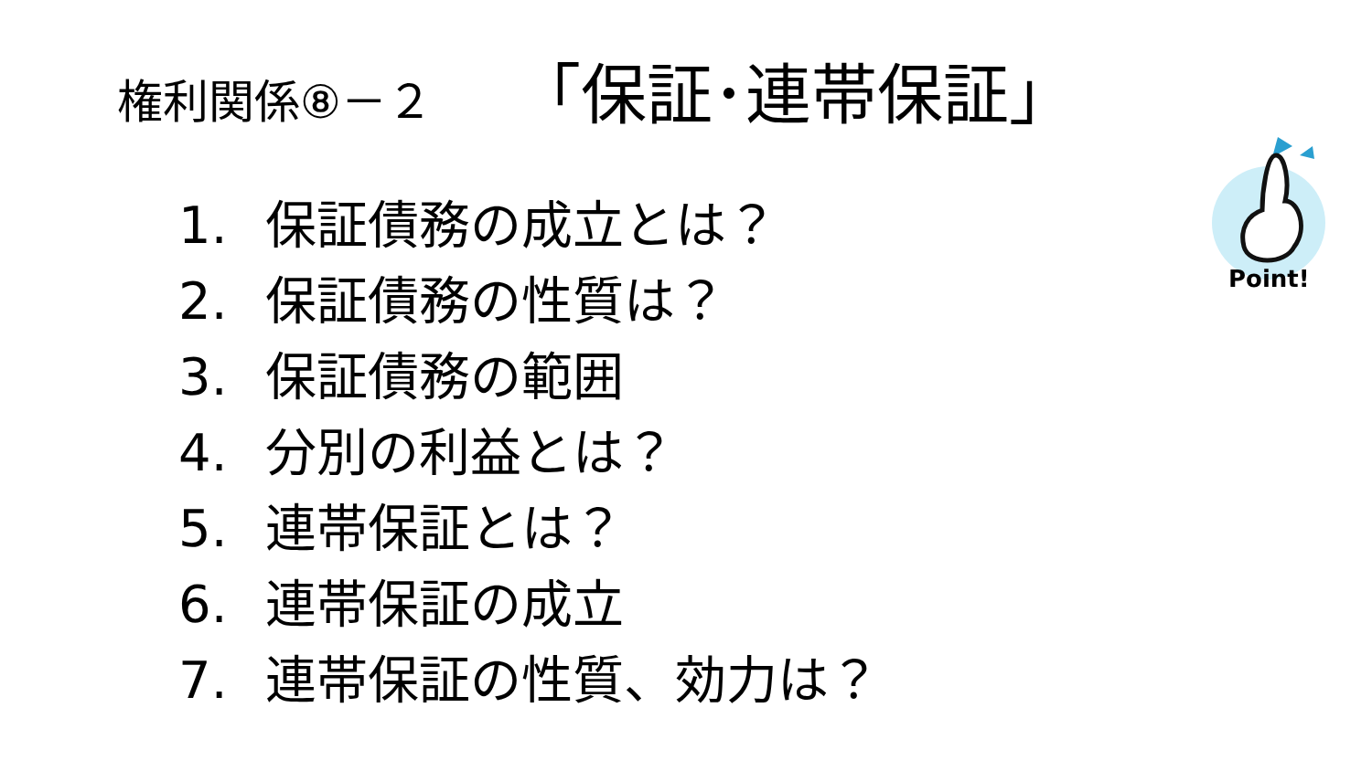権利関係⑧－２ 「保証･連帯保証」
1. 保証債務の成立とは？
2. 保証債務の性質は？
3. 保証債務の範囲
4. 分別の利益とは？
5. 連帯保証とは？
6. 連帯保証の成立
7. 連帯保証の性質、効力は？
Point!